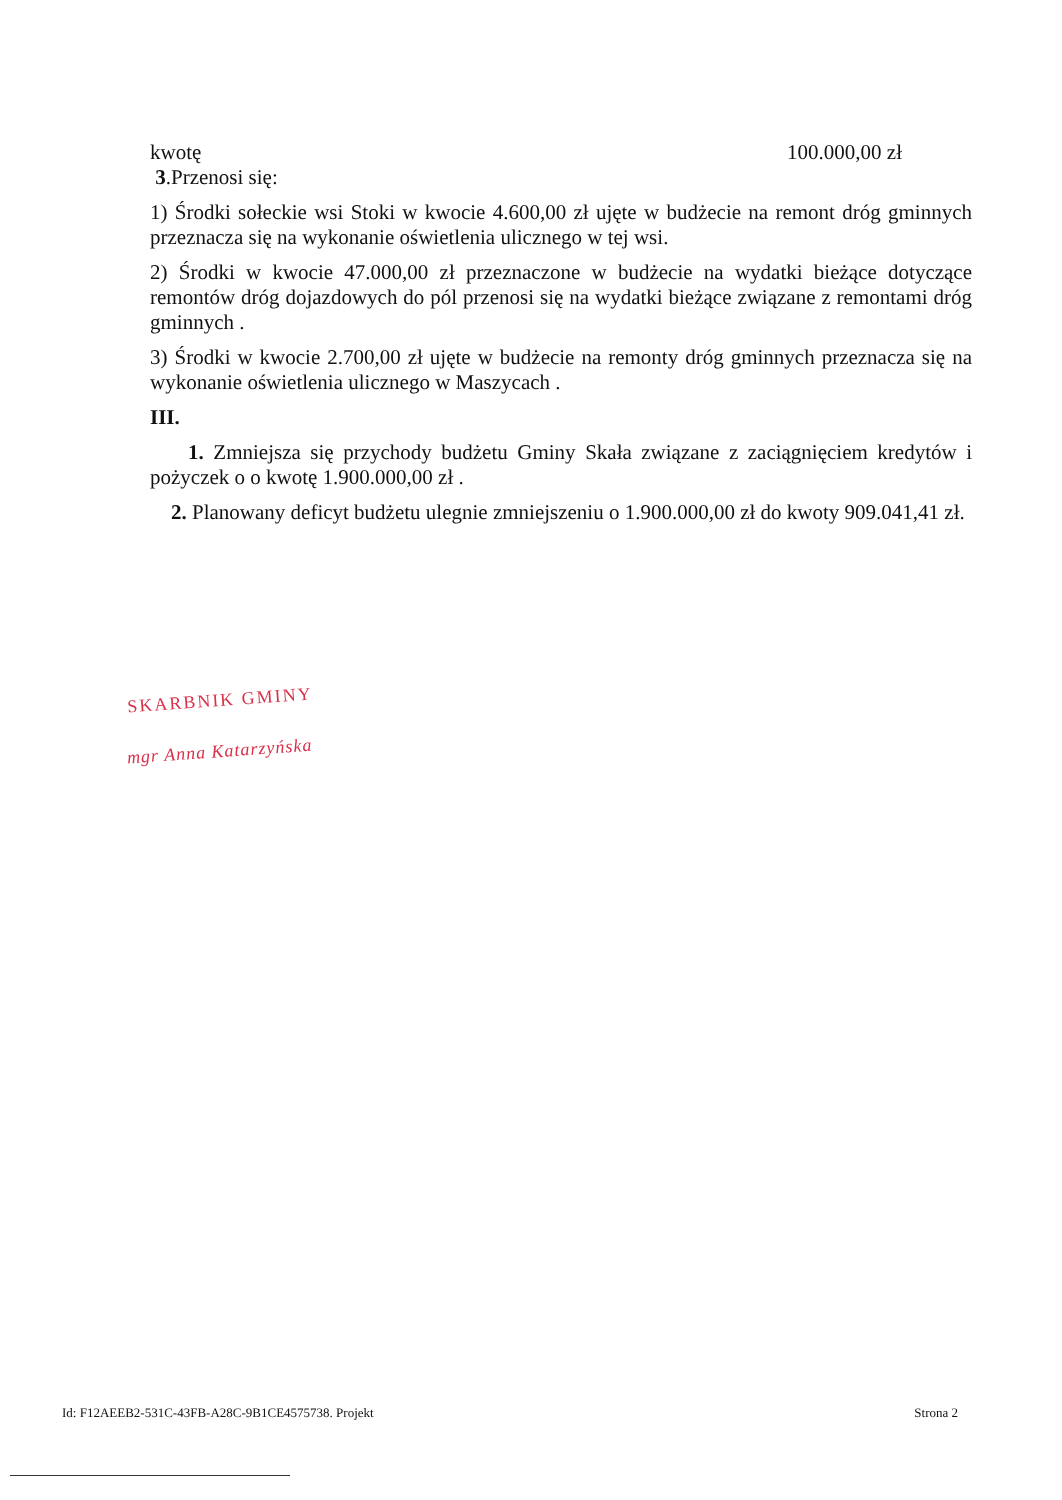kwotę 100.000,00 zł
3.Przenosi się:
1) Środki sołeckie wsi Stoki w kwocie 4.600,00 zł ujęte w budżecie na remont dróg gminnych przeznacza się na wykonanie oświetlenia ulicznego w tej wsi.
2) Środki w kwocie 47.000,00 zł przeznaczone w budżecie na wydatki bieżące dotyczące remontów dróg dojazdowych do pól przenosi się na wydatki bieżące związane z remontami dróg gminnych .
3) Środki w kwocie 2.700,00 zł ujęte w budżecie na remonty dróg gminnych przeznacza się na wykonanie oświetlenia ulicznego w Maszycach .
III.
1. Zmniejsza się przychody budżetu Gminy Skała związane z zaciągnięciem kredytów i pożyczek o o kwotę 1.900.000,00 zł .
2. Planowany deficyt budżetu ulegnie zmniejszeniu o 1.900.000,00 zł do kwoty 909.041,41 zł.
SKARBNIK GMINY
mgr Anna Katarzyńska
Id: F12AEEB2-531C-43FB-A28C-9B1CE4575738. Projekt Strona 2